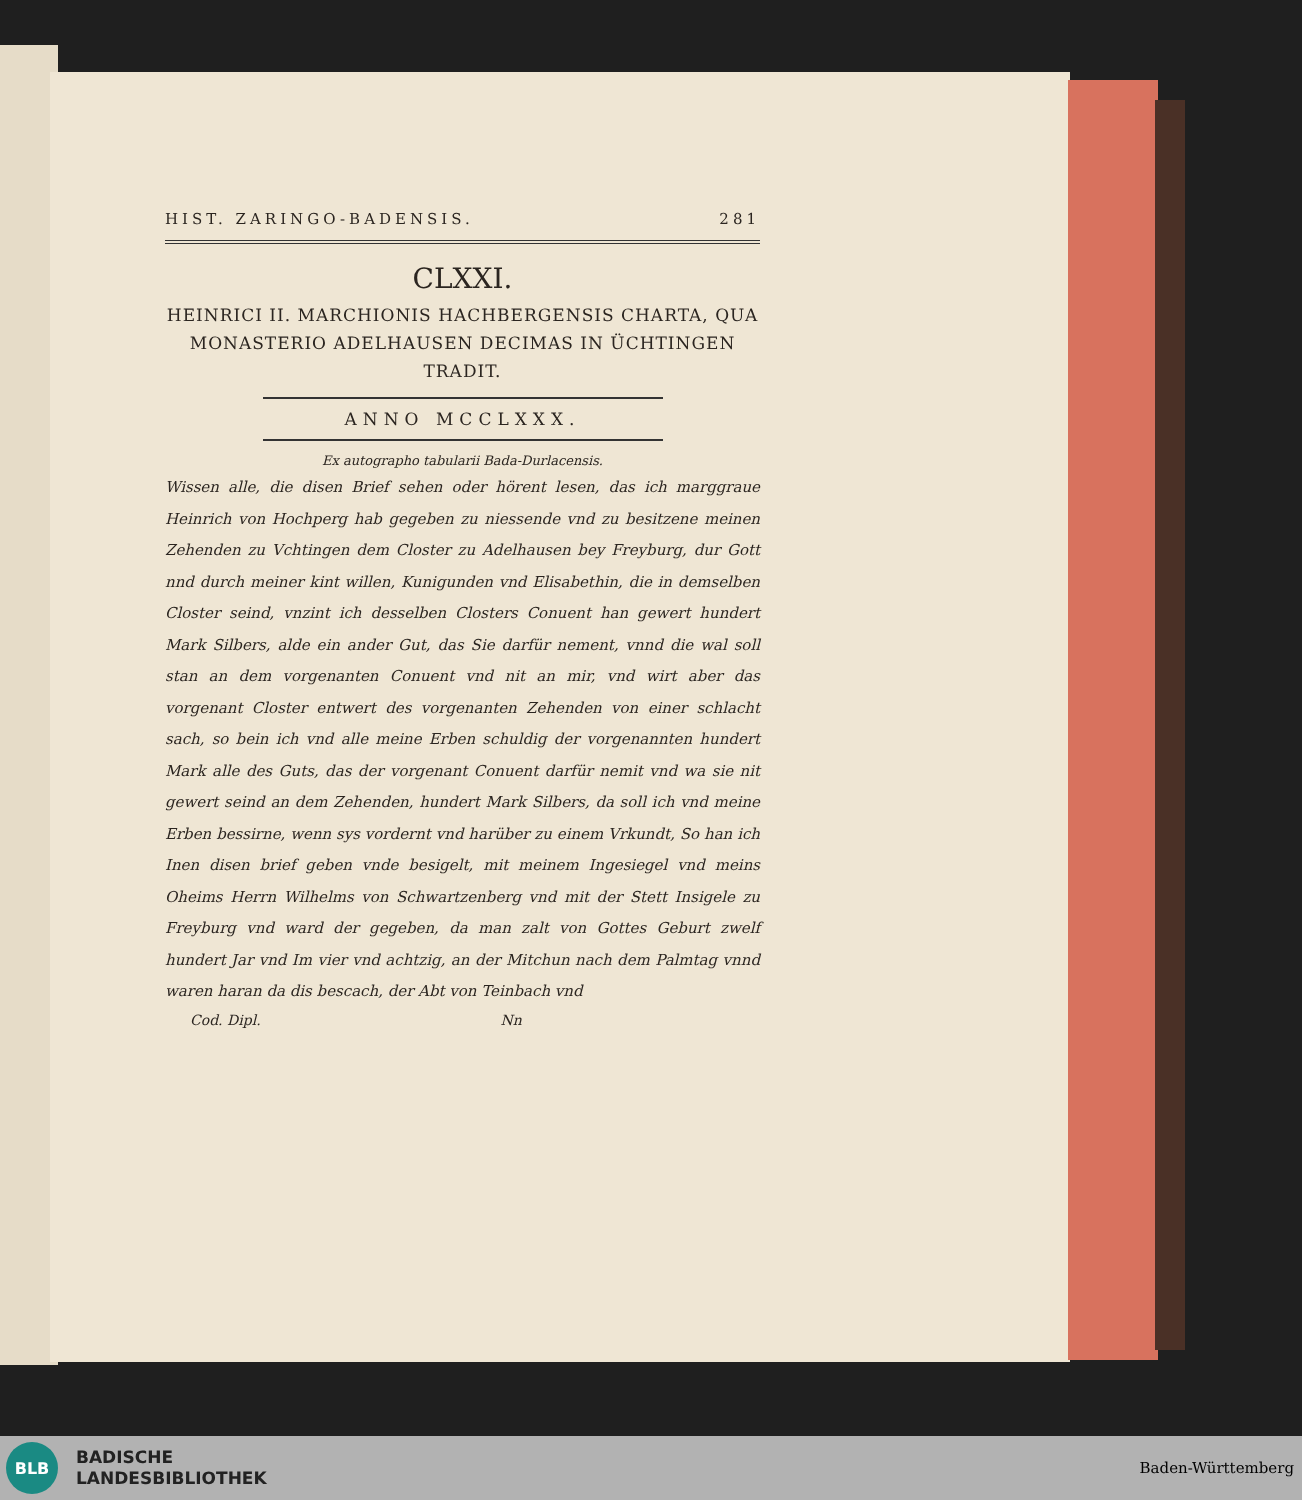HIST. ZARINGO-BADENSIS. 281
CLXXI.
HEINRICI II. MARCHIONIS HACHBERGENSIS CHARTA, QUA MONASTERIO ADELHAUSEN DECIMAS IN ÜCHTINGEN TRADIT.
ANNO MCCLXXX.
Ex autographo tabularii Bada-Durlacensis.
Wissen alle, die disen Brief sehen oder hörent lesen, das ich marggraue Heinrich von Hochperg hab gegeben zu niessende vnd zu besitzene meinen Zehenden zu Vchtingen dem Closter zu Adelhausen bey Freyburg, dur Gott nnd durch meiner kint willen, Kunigunden vnd Elisabethin, die in demselben Closter seind, vnzint ich desselben Closters Conuent han gewert hundert Mark Silbers, alde ein ander Gut, das Sie darfür nement, vnnd die wal soll stan an dem vorgenanten Conuent vnd nit an mir, vnd wirt aber das vorgenant Closter entwert des vorgenanten Zehenden von einer schlacht sach, so bein ich vnd alle meine Erben schuldig der vorgenannten hundert Mark alle des Guts, das der vorgenant Conuent darfür nemit vnd wa sie nit gewert seind an dem Zehenden, hundert Mark Silbers, da soll ich vnd meine Erben bessirne, wenn sys vordernt vnd harüber zu einem Vrkundt, So han ich Inen disen brief geben vnde besigelt, mit meinem Ingesiegel vnd meins Oheims Herrn Wilhelms von Schwartzenberg vnd mit der Stett Insigele zu Freyburg vnd ward der gegeben, da man zalt von Gottes Geburt zwelf hundert Jar vnd Im vier vnd achtzig, an der Mitchun nach dem Palmtag vnnd waren haran da dis bescach, der Abt von Teinbach vnd
Cod. Dipl. Nn
BLB
BADISCHE
LANDESBIBLIOTHEK
Baden-Württemberg